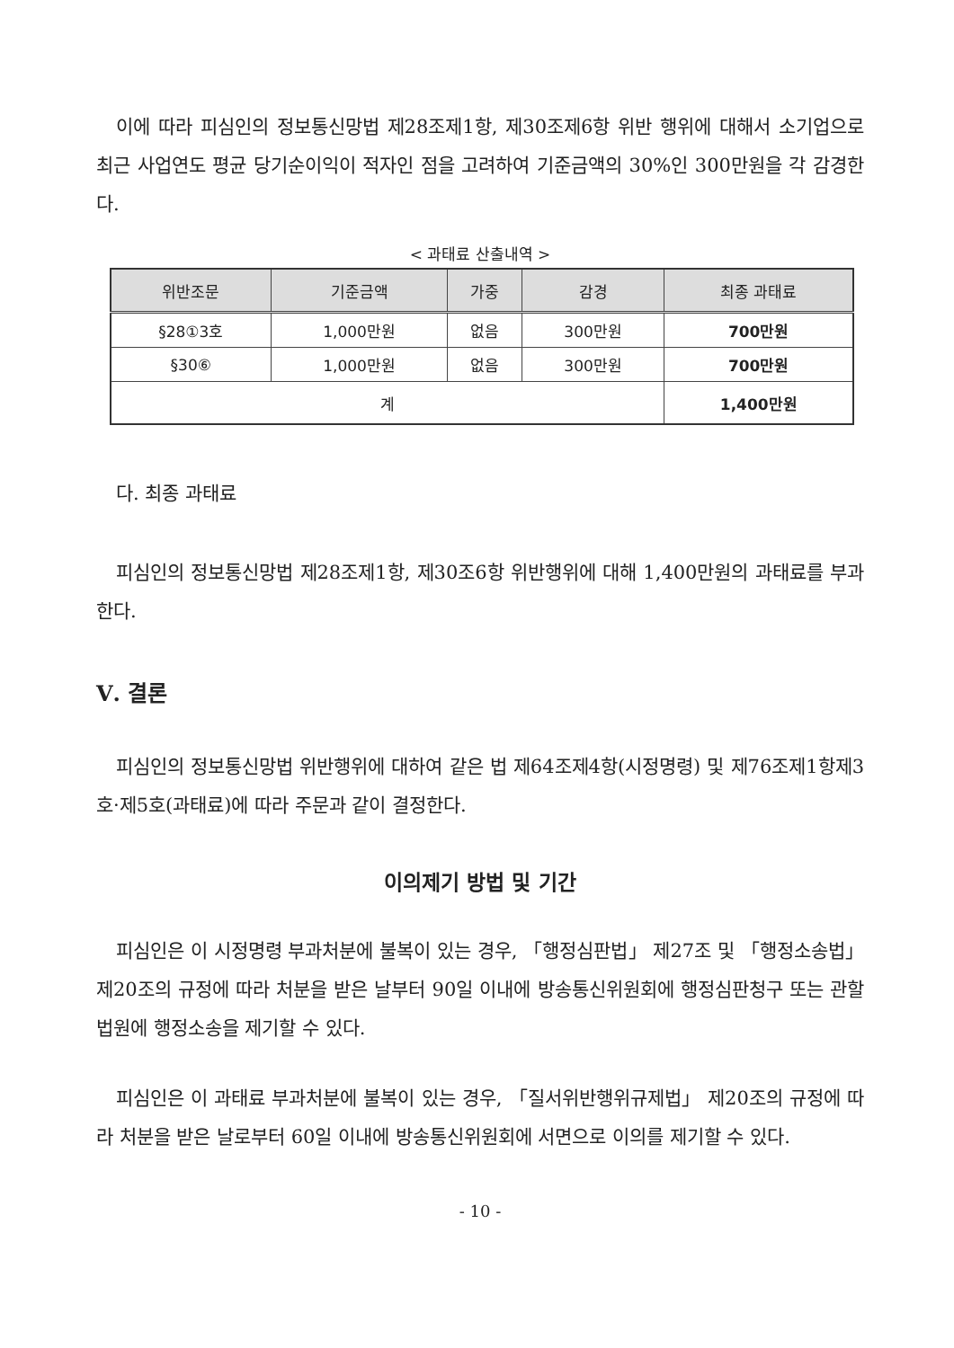이에 따라 피심인의 정보통신망법 제28조제1항, 제30조제6항 위반 행위에 대해서 소기업으로 최근 사업연도 평균 당기순이익이 적자인 점을 고려하여 기준금액의 30%인 300만원을 각 감경한다.
< 과태료 산출내역 >
| 위반조문 | 기준금액 | 가중 | 감경 | 최종 과태료 |
| --- | --- | --- | --- | --- |
| §28①3호 | 1,000만원 | 없음 | 300만원 | 700만원 |
| §30⑥ | 1,000만원 | 없음 | 300만원 | 700만원 |
| 계 | | | | 1,400만원 |
다. 최종 과태료
피심인의 정보통신망법 제28조제1항, 제30조6항 위반행위에 대해 1,400만원의 과태료를 부과한다.
Ⅴ. 결론
피심인의 정보통신망법 위반행위에 대하여 같은 법 제64조제4항(시정명령) 및 제76조제1항제3호·제5호(과태료)에 따라 주문과 같이 결정한다.
이의제기 방법 및 기간
피심인은 이 시정명령 부과처분에 불복이 있는 경우, 「행정심판법」 제27조 및 「행정소송법」 제20조의 규정에 따라 처분을 받은 날부터 90일 이내에 방송통신위원회에 행정심판청구 또는 관할법원에 행정소송을 제기할 수 있다.
피심인은 이 과태료 부과처분에 불복이 있는 경우, 「질서위반행위규제법」 제20조의 규정에 따라 처분을 받은 날로부터 60일 이내에 방송통신위원회에 서면으로 이의를 제기할 수 있다.
- 10 -